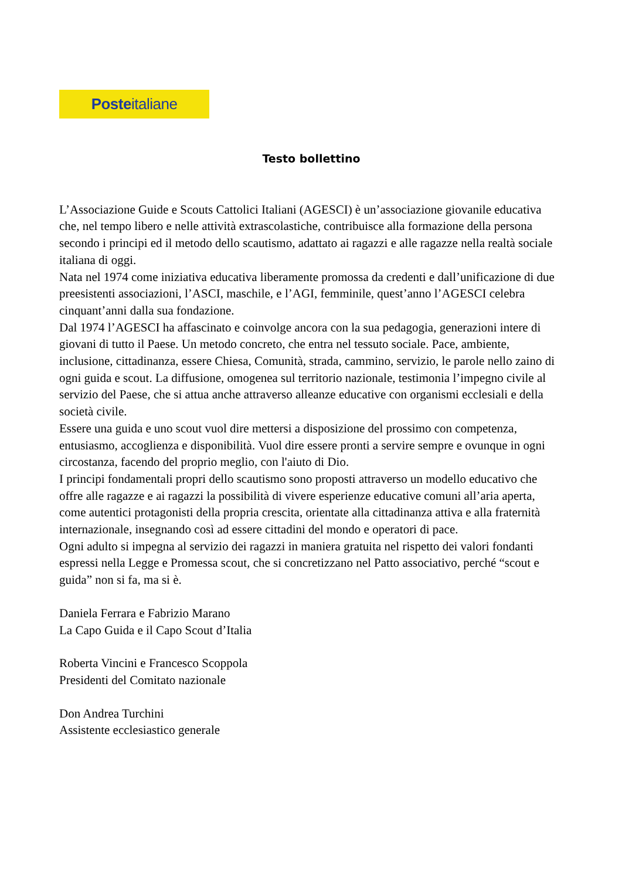Posteitaliane
Testo bollettino
L’Associazione Guide e Scouts Cattolici Italiani (AGESCI) è un’associazione giovanile educativa che, nel tempo libero e nelle attività extrascolastiche, contribuisce alla formazione della persona secondo i principi ed il metodo dello scautismo, adattato ai ragazzi e alle ragazze nella realtà sociale italiana di oggi.
Nata nel 1974 come iniziativa educativa liberamente promossa da credenti e dall’unificazione di due preesistenti associazioni, l’ASCI, maschile, e l’AGI, femminile, quest’anno l’AGESCI celebra cinquant’anni dalla sua fondazione.
Dal 1974 l’AGESCI ha affascinato e coinvolge ancora con la sua pedagogia, generazioni intere di giovani di tutto il Paese. Un metodo concreto, che entra nel tessuto sociale. Pace, ambiente, inclusione, cittadinanza, essere Chiesa, Comunità, strada, cammino, servizio, le parole nello zaino di ogni guida e scout. La diffusione, omogenea sul territorio nazionale, testimonia l’impegno civile al servizio del Paese, che si attua anche attraverso alleanze educative con organismi ecclesiali e della società civile.
Essere una guida e uno scout vuol dire mettersi a disposizione del prossimo con competenza, entusiasmo, accoglienza e disponibilità. Vuol dire essere pronti a servire sempre e ovunque in ogni circostanza, facendo del proprio meglio, con l'aiuto di Dio.
I principi fondamentali propri dello scautismo sono proposti attraverso un modello educativo che offre alle ragazze e ai ragazzi la possibilità di vivere esperienze educative comuni all’aria aperta, come autentici protagonisti della propria crescita, orientate alla cittadinanza attiva e alla fraternità internazionale, insegnando così ad essere cittadini del mondo e operatori di pace.
Ogni adulto si impegna al servizio dei ragazzi in maniera gratuita nel rispetto dei valori fondanti espressi nella Legge e Promessa scout, che si concretizzano nel Patto associativo, perché “scout e guida” non si fa, ma si è.
Daniela Ferrara e Fabrizio Marano
La Capo Guida e il Capo Scout d’Italia
Roberta Vincini e Francesco Scoppola
Presidenti del Comitato nazionale
Don Andrea Turchini
Assistente ecclesiastico generale